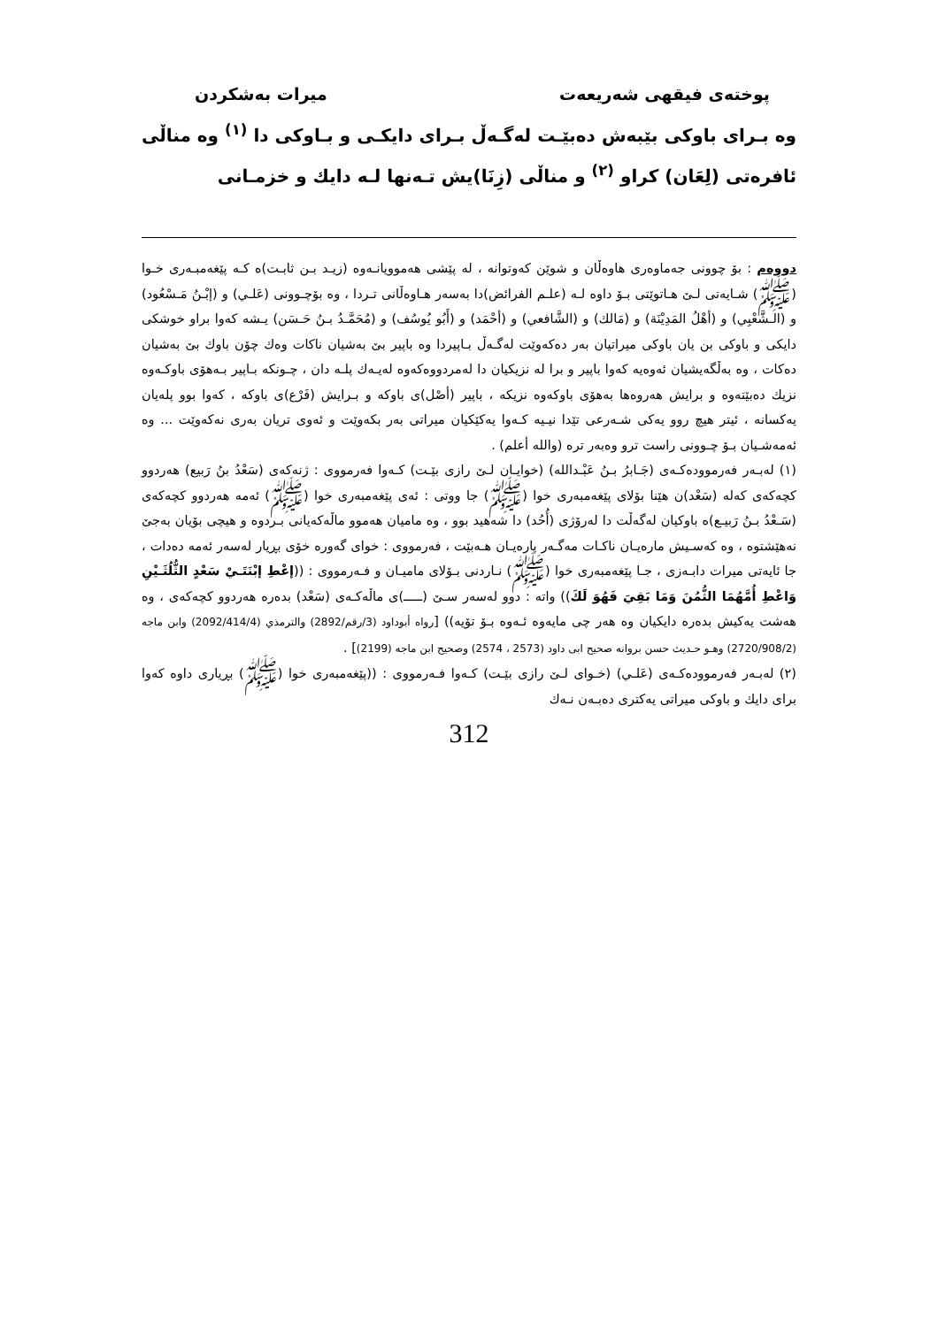پوختەی فیقهی شەریعەت میرات بەشكردن
وە بـرای باوكی بێبەش دەبێـت لەگـەڵ بـرای دایكـی و بـاوكی دا <sup>(١)</sup> وە مناڵی ئافرەتی (لِعَان) كراو <sup>(٢)</sup> و مناڵی (زِنَا)یش تـەنها لـە دایك و خزمـانی
دووەم : بۆ چوونی جەماوەری هاوەڵان و شوێن كەوتوانە ، لە پێشی هەموویانـەوە (زیـد بـن ثابـت)ە كـە پێغەمبـەری خـوا (ﷺ) شـایەتی لـێ هـاتوێتی بـۆ داوە لـە (علـم الفرائض)دا بەسەر هـاوەڵانی تـردا ، وە بۆچـوونی (عَلـي) و (إبْـنُ مَـسْعُود) و (الـشَّعْبِي) و (أهْلُ المَدِيْنَة) و (مَالك) و (الشَّافعي) و (أحْمَد) و (أَبُو يُوسُف) و (مُحَمَّـدُ بـنُ حَـسَن) یـشە كەوا براو خوشكی دایكی و باوكی بن یان باوكی میراتیان بەر دەكەوێت لەگـەڵ بـاپیردا وە باپیر بێ بەشیان ناكات وەك چۆن باوك بێ بەشیان دەكات ، وە بەڵگەیشیان ئەوەیە كەوا باپیر و برا لە نزیكیان دا لەمردووەكەوە لەیـەك پلـە دان ، چـونكە بـاپیر بـەهۆی باوكـەوە نزیك دەبێتەوە و برایش هەروەها بەهۆی باوكەوە نزیكە ، باپیر (أصْل)ی باوكە و بـرایش (فَرْع)ی باوكە ، كەوا بوو پلەیان یەكسانە ، ئیتر هیچ روو یەكی شـەرعی تێدا نیـیە كـەوا یەكێكیان میراتی بەر بكەوێت و ئەوی تریان بەری نەكەوێت ... وە ئەمەشـیان بـۆ چـوونی راست ترو وەبەر ترە (والله أعلم) .
(١) لەبـەر فەرموودەكـەی (جَـابرُ بـنُ عَبْـدالله) (خوایـان لـێ رازی بێـت) كـەوا فەرمووی : ژنەكەی (سَعْدُ بنُ رَبيع) هەردوو كچەكەی كەلە (سَعْد)ن هێنا بۆلای پێغەمبەری خوا (ﷺ) جا ووتی : ئەی پێغەمبەری خوا (ﷺ) ئەمە هەردوو كچەكەی (سَـعْدُ بـنُ رَبیـع)ە باوكیان لەگەڵت دا لەرۆژی (أُحُد) دا شەهید بوو ، وە مامیان هەموو ماڵەكەیانی بـردوە و هیچی بۆیان بەجێ نەهێشتوە ، وە كەسـیش مارەیـان ناكـات مەگـەر پارەیـان هـەبێت ، فەرمووی : خوای گەورە خۆی بڕیار لەسەر ئەمە دەدات ، جا ئایەتی میرات دابـەزی ، جـا پێغەمبەری خوا (ﷺ) نـاردنی بـۆلای مامیـان و فـەرمووی : ((إعْطِ إبْنَتَـيْ سَعْدٍ الثُّلُثَـيْنِ وَاعْطِ أُمَّهُمَا الثُّمُنَ وَمَا بَقِيَ فَهُوَ لَكَ)) واتە : دوو لەسەر سـێ (ـــــ)ی ماڵەكـەی (سَعْد) بدەرە هەردوو كچەكەی ، وە هەشت یەكیش بدەرە دایكیان وە هەر چی مایەوە ئـەوە بـۆ تۆیە)) [رواه أبوداود (3/رقم/2892) والترمذي (2092/414/4) وابن ماجه (2720/908/2) وهـو حـديث حسن بروانه صحيح ابی داود (2573 ، 2574) وصحيح ابن ماجه (2199)] .
(٢) لەبـەر فەرموودەكـەی (عَلـي) (خـوای لـێ رازی بێـت) كـەوا فـەرمووی : ((پێغەمبەری خوا (ﷺ) بڕیاری داوە كەوا برای دایك و باوكی میراتی یەكتری دەبـەن نـەك
312